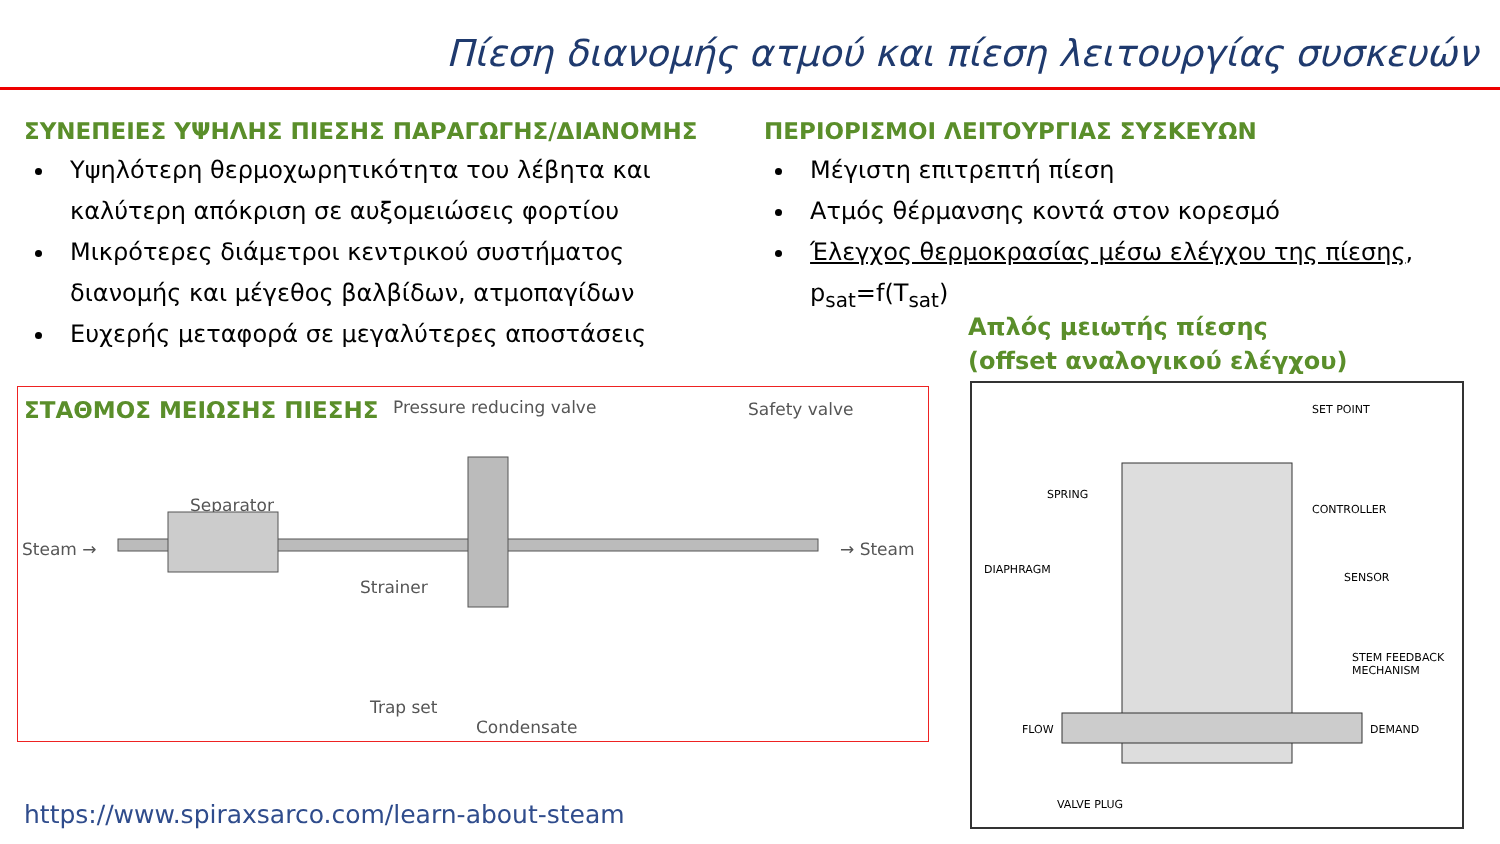Πίεση διανομής ατμού και πίεση λειτουργίας συσκευών
ΣΥΝΕΠΕΙΕΣ ΥΨΗΛΗΣ ΠΙΕΣΗΣ ΠΑΡΑΓΩΓΗΣ/ΔΙΑΝΟΜΗΣ
Υψηλότερη θερμοχωρητικότητα του λέβητα και καλύτερη απόκριση σε αυξομειώσεις φορτίου
Μικρότερες διάμετροι κεντρικού συστήματος διανομής και μέγεθος βαλβίδων, ατμοπαγίδων
Ευχερής μεταφορά σε μεγαλύτερες αποστάσεις
ΠΕΡΙΟΡΙΣΜΟΙ ΛΕΙΤΟΥΡΓΙΑΣ ΣΥΣΚΕΥΩΝ
Μέγιστη επιτρεπτή πίεση
Ατμός θέρμανσης κοντά στον κορεσμό
Έλεγχος θερμοκρασίας μέσω ελέγχου της πίεσης, p<sub>sat</sub>=f(T<sub>sat</sub>)
Απλός μειωτής πίεσης
(offset αναλογικού ελέγχου)
ΣΤΑΘΜΟΣ ΜΕΙΩΣΗΣ ΠΙΕΣΗΣ
Pressure reducing valve Safety valve
Separator
Steam → → Steam
Strainer
Trap set
Condensate
SET POINT
SPRING
CONTROLLER
DIAPHRAGM
SENSOR
STEM FEEDBACK
MECHANISM
FLOW DEMAND
VALVE PLUG
https://www.spiraxsarco.com/learn-about-steam